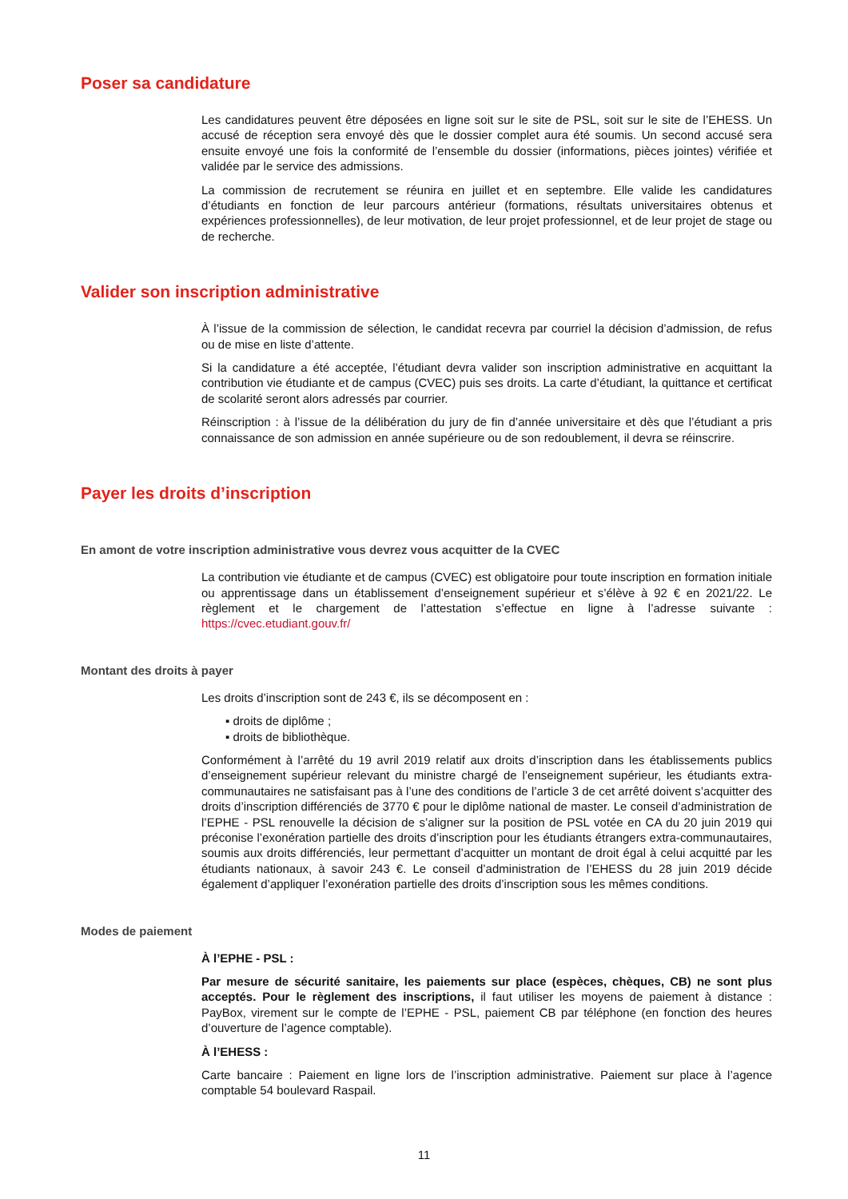Poser sa candidature
Les candidatures peuvent être déposées en ligne soit sur le site de PSL, soit sur le site de l’EHESS. Un accusé de réception sera envoyé dès que le dossier complet aura été soumis. Un second accusé sera ensuite envoyé une fois la conformité de l’ensemble du dossier (informations, pièces jointes) vérifiée et validée par le service des admissions.
La commission de recrutement se réunira en juillet et en septembre. Elle valide les candidatures d’étudiants en fonction de leur parcours antérieur (formations, résultats universitaires obtenus et expériences professionnelles), de leur motivation, de leur projet professionnel, et de leur projet de stage ou de recherche.
Valider son inscription administrative
À l’issue de la commission de sélection, le candidat recevra par courriel la décision d’admission, de refus ou de mise en liste d’attente.
Si la candidature a été acceptée, l’étudiant devra valider son inscription administrative en acquittant la contribution vie étudiante et de campus (CVEC) puis ses droits. La carte d’étudiant, la quittance et certificat de scolarité seront alors adressés par courrier.
Réinscription : à l’issue de la délibération du jury de fin d’année universitaire et dès que l’étudiant a pris connaissance de son admission en année supérieure ou de son redoublement, il devra se réinscrire.
Payer les droits d’inscription
En amont de votre inscription administrative vous devrez vous acquitter de la CVEC
La contribution vie étudiante et de campus (CVEC) est obligatoire pour toute inscription en formation initiale ou apprentissage dans un établissement d’enseignement supérieur et s’élève à 92 € en 2021/22. Le règlement et le chargement de l’attestation s’effectue en ligne à l’adresse suivante : https://cvec.etudiant.gouv.fr/
Montant des droits à payer
Les droits d’inscription sont de 243 €, ils se décomposent en :
▪ droits de diplôme ;
▪ droits de bibliothèque.
Conformément à l’arrêté du 19 avril 2019 relatif aux droits d’inscription dans les établissements publics d’enseignement supérieur relevant du ministre chargé de l’enseignement supérieur, les étudiants extra-communautaires ne satisfaisant pas à l’une des conditions de l’article 3 de cet arrêté doivent s’acquitter des droits d’inscription différenciés de 3770 € pour le diplôme national de master. Le conseil d’administration de l’EPHE - PSL renouvelle la décision de s’aligner sur la position de PSL votée en CA du 20 juin 2019 qui préconise l’exonération partielle des droits d’inscription pour les étudiants étrangers extra-communautaires, soumis aux droits différenciés, leur permettant d’acquitter un montant de droit égal à celui acquitté par les étudiants nationaux, à savoir 243 €. Le conseil d’administration de l’EHESS du 28 juin 2019 décide également d’appliquer l’exonération partielle des droits d’inscription sous les mêmes conditions.
Modes de paiement
À l’EPHE - PSL :
Par mesure de sécurité sanitaire, les paiements sur place (espèces, chèques, CB) ne sont plus acceptés. Pour le règlement des inscriptions, il faut utiliser les moyens de paiement à distance : PayBox, virement sur le compte de l’EPHE - PSL, paiement CB par téléphone (en fonction des heures d’ouverture de l’agence comptable).
À l’EHESS :
Carte bancaire : Paiement en ligne lors de l’inscription administrative. Paiement sur place à l’agence comptable 54 boulevard Raspail.
11